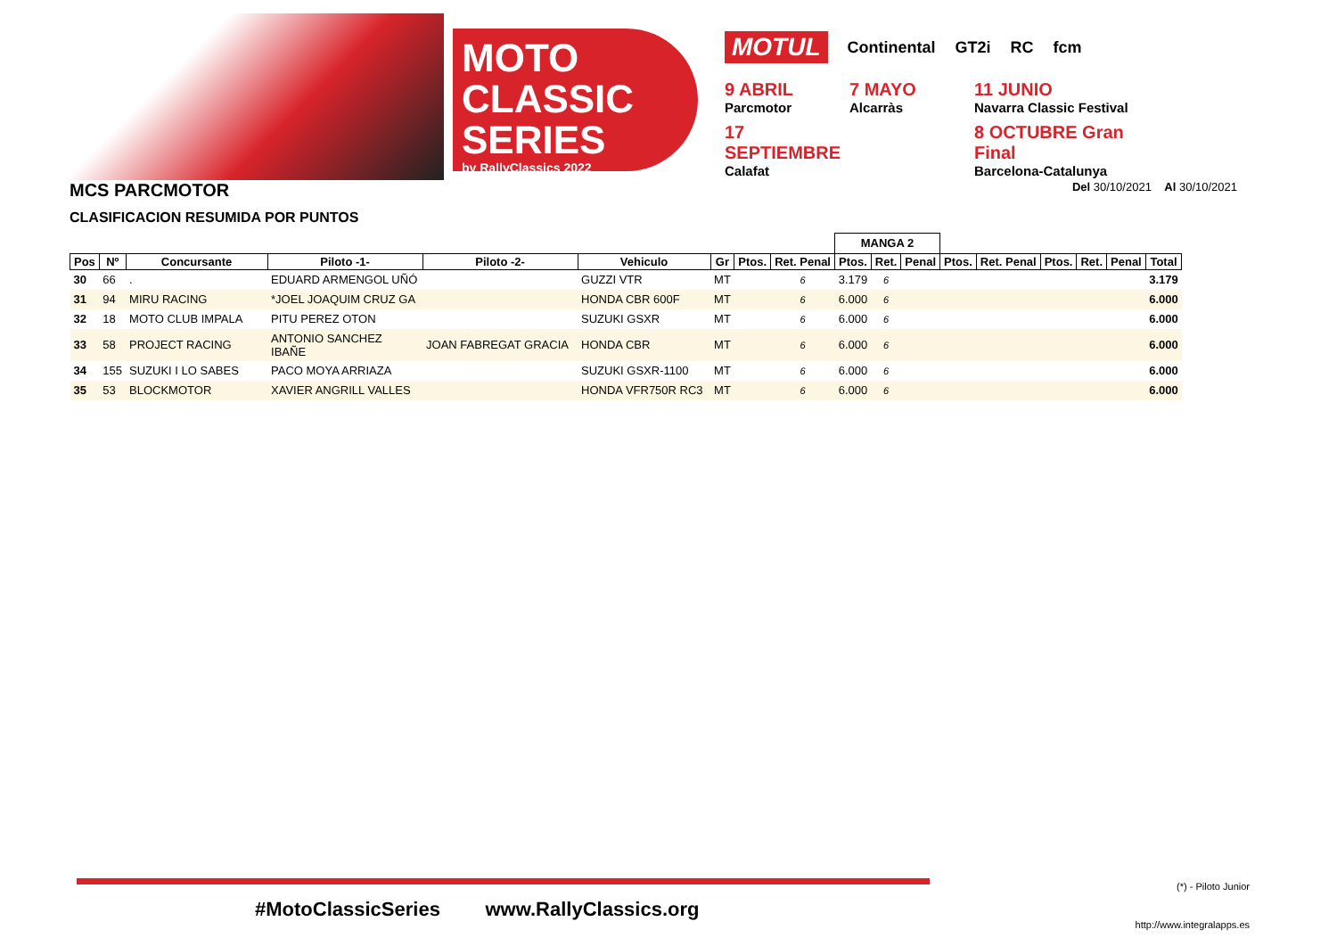MOTO
CLASSIC SERIES
by RallyClassics 2022
MOTUL Continental GT2i RC fcm
9 ABRIL
Parcmotor
7 MAYO
Alcarràs
11 JUNIO
Navarra Classic Festival
17 SEPTIEMBRE
Calafat
8 OCTUBRE Gran Final
Barcelona-Catalunya
MCS PARCMOTOR
Del 30/10/2021 Al 30/10/2021
CLASIFICACION RESUMIDA POR PUNTOS
| | | | | | | | | | MANGA 2 | | | | | | | | |
| Pos | Nº | Concursante | Piloto -1- | Piloto -2- | Vehiculo | Gr | Ptos. | Ret. Penal | Ptos. | Ret. | Penal | Ptos. | Ret. Penal | Ptos. | Ret. | Penal | Total |
| 30 | 66 | . | EDUARD ARMENGOL UÑÓ | | GUZZI VTR | MT | | 6 | 3.179 | 6 | | | | | | | 3.179 |
| 31 | 94 | MIRU RACING | *JOEL JOAQUIM CRUZ GA | | HONDA CBR 600F | MT | | 6 | 6.000 | 6 | | | | | | | 6.000 |
| 32 | 18 | MOTO CLUB IMPALA | PITU PEREZ OTON | | SUZUKI GSXR | MT | | 6 | 6.000 | 6 | | | | | | | 6.000 |
| 33 | 58 | PROJECT RACING | ANTONIO SANCHEZ IBAÑE | JOAN FABREGAT GRACIA | HONDA CBR | MT | | 6 | 6.000 | 6 | | | | | | | 6.000 |
| 34 | 155 | SUZUKI I LO SABES | PACO MOYA ARRIAZA | | SUZUKI GSXR-1100 | MT | | 6 | 6.000 | 6 | | | | | | | 6.000 |
| 35 | 53 | BLOCKMOTOR | XAVIER ANGRILL VALLES | | HONDA VFR750R RC3 | MT | | 6 | 6.000 | 6 | | | | | | | 6.000 |
(*) - Piloto Junior
#MotoClassicSeries www.RallyClassics.org
http://www.integralapps.es